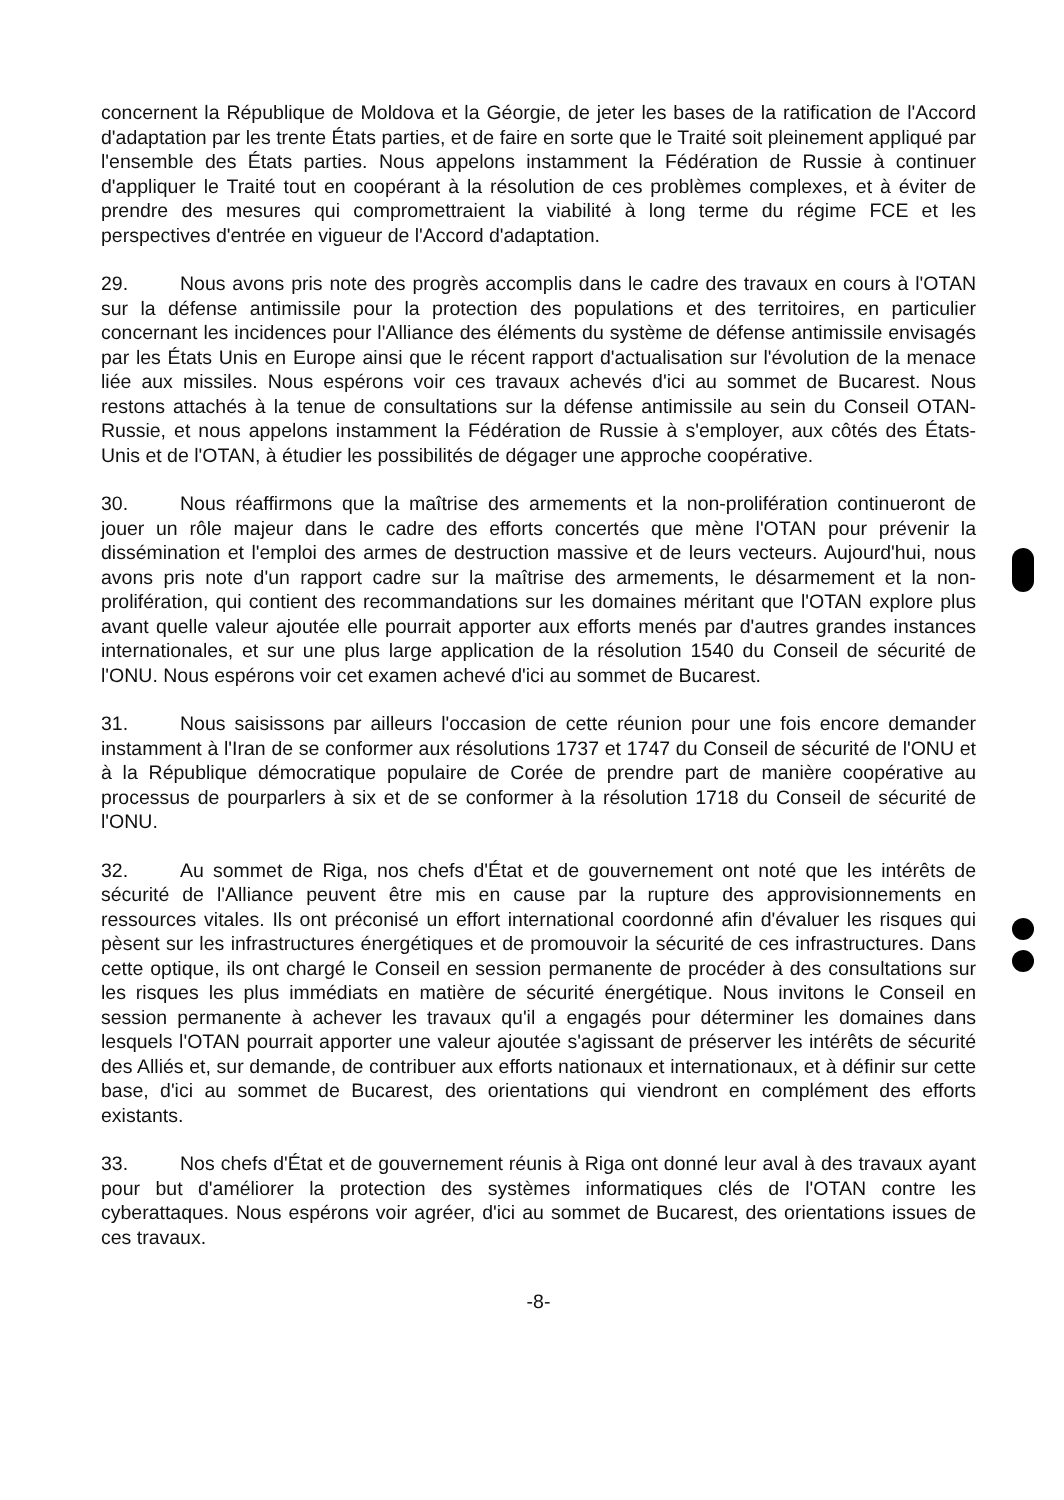concernent la République de Moldova et la Géorgie, de jeter les bases de la ratification de l'Accord d'adaptation par les trente États parties, et de faire en sorte que le Traité soit pleinement appliqué par l'ensemble des États parties. Nous appelons instamment la Fédération de Russie à continuer d'appliquer le Traité tout en coopérant à la résolution de ces problèmes complexes, et à éviter de prendre des mesures qui compromettraient la viabilité à long terme du régime FCE et les perspectives d'entrée en vigueur de l'Accord d'adaptation.
29. Nous avons pris note des progrès accomplis dans le cadre des travaux en cours à l'OTAN sur la défense antimissile pour la protection des populations et des territoires, en particulier concernant les incidences pour l'Alliance des éléments du système de défense antimissile envisagés par les États Unis en Europe ainsi que le récent rapport d'actualisation sur l'évolution de la menace liée aux missiles. Nous espérons voir ces travaux achevés d'ici au sommet de Bucarest. Nous restons attachés à la tenue de consultations sur la défense antimissile au sein du Conseil OTAN-Russie, et nous appelons instamment la Fédération de Russie à s'employer, aux côtés des États-Unis et de l'OTAN, à étudier les possibilités de dégager une approche coopérative.
30. Nous réaffirmons que la maîtrise des armements et la non-prolifération continueront de jouer un rôle majeur dans le cadre des efforts concertés que mène l'OTAN pour prévenir la dissémination et l'emploi des armes de destruction massive et de leurs vecteurs. Aujourd'hui, nous avons pris note d'un rapport cadre sur la maîtrise des armements, le désarmement et la non-prolifération, qui contient des recommandations sur les domaines méritant que l'OTAN explore plus avant quelle valeur ajoutée elle pourrait apporter aux efforts menés par d'autres grandes instances internationales, et sur une plus large application de la résolution 1540 du Conseil de sécurité de l'ONU. Nous espérons voir cet examen achevé d'ici au sommet de Bucarest.
31. Nous saisissons par ailleurs l'occasion de cette réunion pour une fois encore demander instamment à l'Iran de se conformer aux résolutions 1737 et 1747 du Conseil de sécurité de l'ONU et à la République démocratique populaire de Corée de prendre part de manière coopérative au processus de pourparlers à six et de se conformer à la résolution 1718 du Conseil de sécurité de l'ONU.
32. Au sommet de Riga, nos chefs d'État et de gouvernement ont noté que les intérêts de sécurité de l'Alliance peuvent être mis en cause par la rupture des approvisionnements en ressources vitales. Ils ont préconisé un effort international coordonné afin d'évaluer les risques qui pèsent sur les infrastructures énergétiques et de promouvoir la sécurité de ces infrastructures. Dans cette optique, ils ont chargé le Conseil en session permanente de procéder à des consultations sur les risques les plus immédiats en matière de sécurité énergétique. Nous invitons le Conseil en session permanente à achever les travaux qu'il a engagés pour déterminer les domaines dans lesquels l'OTAN pourrait apporter une valeur ajoutée s'agissant de préserver les intérêts de sécurité des Alliés et, sur demande, de contribuer aux efforts nationaux et internationaux, et à définir sur cette base, d'ici au sommet de Bucarest, des orientations qui viendront en complément des efforts existants.
33. Nos chefs d'État et de gouvernement réunis à Riga ont donné leur aval à des travaux ayant pour but d'améliorer la protection des systèmes informatiques clés de l'OTAN contre les cyberattaques. Nous espérons voir agréer, d'ici au sommet de Bucarest, des orientations issues de ces travaux.
-8-